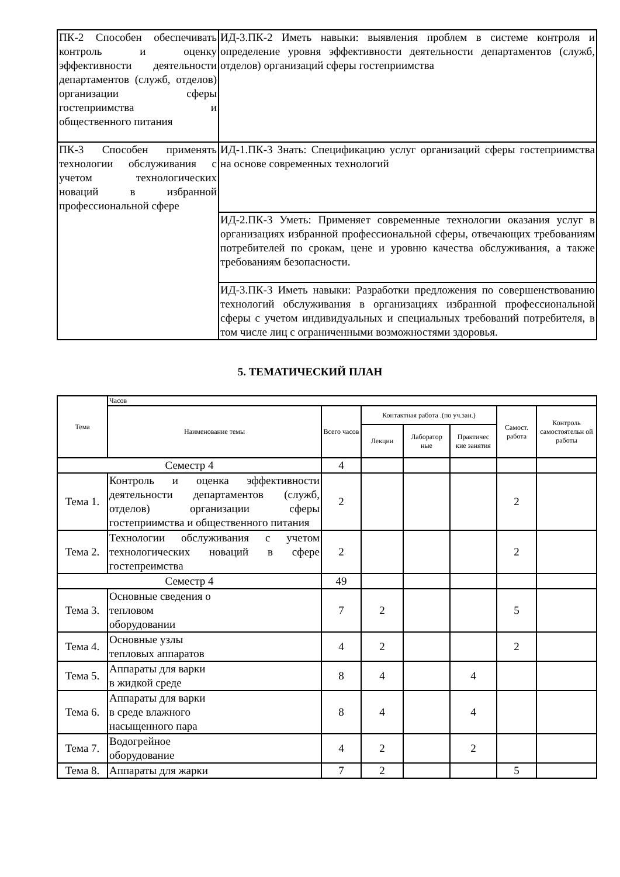| ПК-2 Способен обеспечивать контроль и оценку эффективности деятельности департаментов (служб, отделов) организации сферы гостеприимства и общественного питания | ИД-3.ПК-2 Иметь навыки: выявления проблем в системе контроля и определение уровня эффективности деятельности департаментов (служб, отделов) организаций сферы гостеприимства |
| ПК-3 Способен применять технологии обслуживания с учетом технологических новаций в избранной профессиональной сфере | ИД-1.ПК-3 Знать: Спецификацию услуг организаций сферы гостеприимства на основе современных технологий |
| | ИД-2.ПК-3 Уметь: Применяет современные технологии оказания услуг в организациях избранной профессиональной сферы, отвечающих требованиям потребителей по срокам, цене и уровню качества обслуживания, а также требованиям безопасности. |
| | ИД-3.ПК-3 Иметь навыки: Разработки предложения по совершенствованию технологий обслуживания в организациях избранной профессиональной сферы с учетом индивидуальных и специальных требований потребителя, в том числе лиц с ограниченными возможностями здоровья. |
5. ТЕМАТИЧЕСКИЙ ПЛАН
| Тема | Часов | | | | | | |
| --- | --- | --- | --- | --- | --- | --- | --- |
| | Наименование темы | Всего часов | Контактная работа .(по уч.зан.) | | | Самост. работа | Контроль самостоятельн ой работы |
| | | | Лекции | Лаборатор ные | Практичес кие занятия | | |
| Семестр 4 | | 4 | | | | | |
| Тема 1. | Контроль и оценка эффективности деятельности департаментов (служб, отделов) организации сферы гостеприимства и общественного питания | 2 | | | | 2 | |
| Тема 2. | Технологии обслуживания с учетом технологических новаций в сфере гостепреимства | 2 | | | | 2 | |
| Семестр 4 | | 49 | | | | | |
| Тема 3. | Основные сведения о тепловом оборудовании | 7 | 2 | | | 5 | |
| Тема 4. | Основные узлы тепловых аппаратов | 4 | 2 | | | 2 | |
| Тема 5. | Аппараты для варки в жидкой среде | 8 | 4 | | 4 | | |
| Тема 6. | Аппараты для варки в среде влажного насыщенного пара | 8 | 4 | | 4 | | |
| Тема 7. | Водогрейное оборудование | 4 | 2 | | 2 | | |
| Тема 8. | Аппараты для жарки | 7 | 2 | | | 5 | |